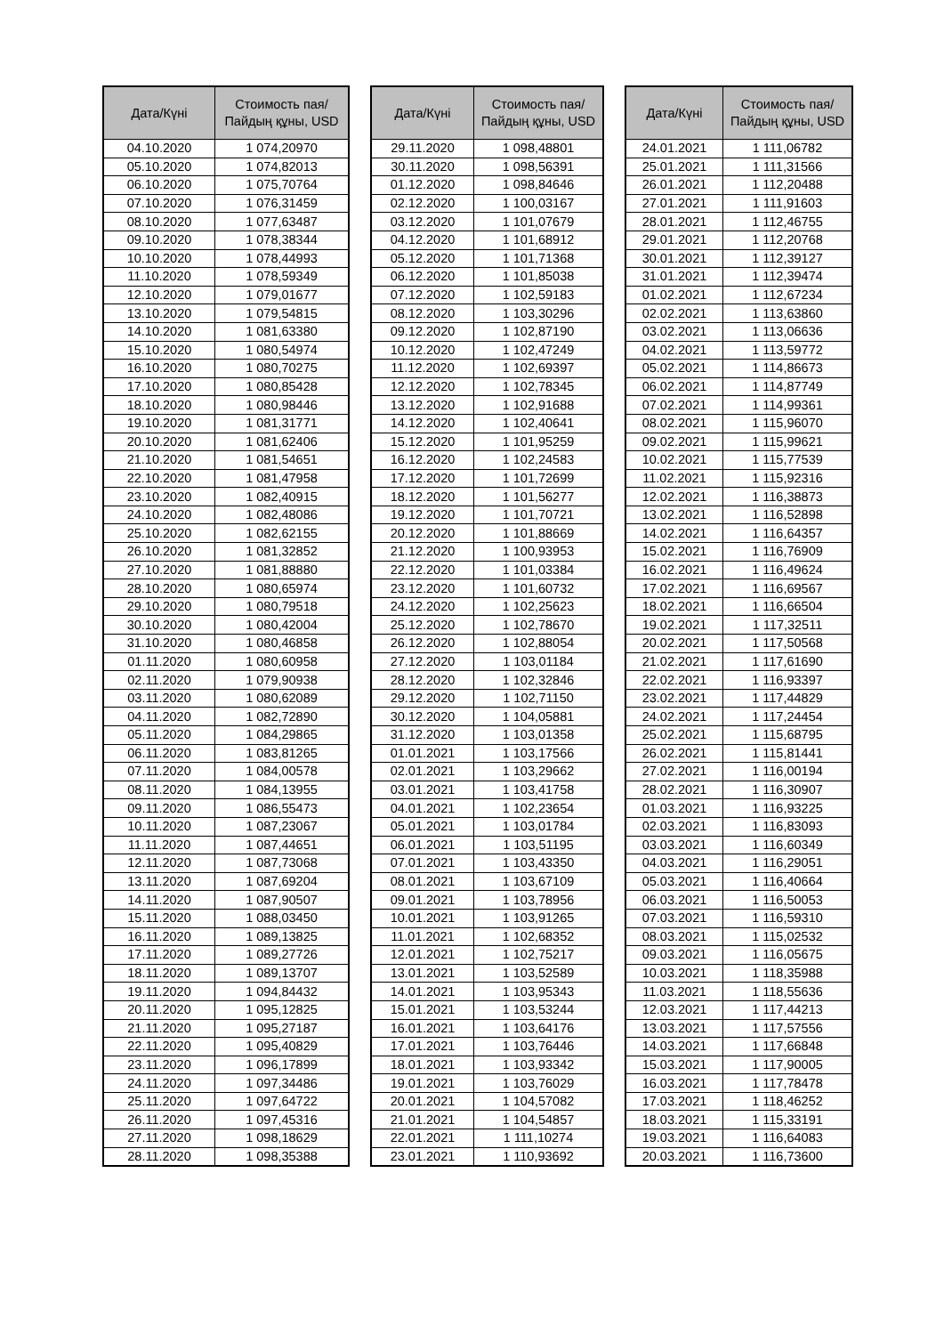| Дата/Күні | Стоимость пая/ Пайдың құны, USD |
| --- | --- |
| 04.10.2020 | 1 074,20970 |
| 05.10.2020 | 1 074,82013 |
| 06.10.2020 | 1 075,70764 |
| 07.10.2020 | 1 076,31459 |
| 08.10.2020 | 1 077,63487 |
| 09.10.2020 | 1 078,38344 |
| 10.10.2020 | 1 078,44993 |
| 11.10.2020 | 1 078,59349 |
| 12.10.2020 | 1 079,01677 |
| 13.10.2020 | 1 079,54815 |
| 14.10.2020 | 1 081,63380 |
| 15.10.2020 | 1 080,54974 |
| 16.10.2020 | 1 080,70275 |
| 17.10.2020 | 1 080,85428 |
| 18.10.2020 | 1 080,98446 |
| 19.10.2020 | 1 081,31771 |
| 20.10.2020 | 1 081,62406 |
| 21.10.2020 | 1 081,54651 |
| 22.10.2020 | 1 081,47958 |
| 23.10.2020 | 1 082,40915 |
| 24.10.2020 | 1 082,48086 |
| 25.10.2020 | 1 082,62155 |
| 26.10.2020 | 1 081,32852 |
| 27.10.2020 | 1 081,88880 |
| 28.10.2020 | 1 080,65974 |
| 29.10.2020 | 1 080,79518 |
| 30.10.2020 | 1 080,42004 |
| 31.10.2020 | 1 080,46858 |
| 01.11.2020 | 1 080,60958 |
| 02.11.2020 | 1 079,90938 |
| 03.11.2020 | 1 080,62089 |
| 04.11.2020 | 1 082,72890 |
| 05.11.2020 | 1 084,29865 |
| 06.11.2020 | 1 083,81265 |
| 07.11.2020 | 1 084,00578 |
| 08.11.2020 | 1 084,13955 |
| 09.11.2020 | 1 086,55473 |
| 10.11.2020 | 1 087,23067 |
| 11.11.2020 | 1 087,44651 |
| 12.11.2020 | 1 087,73068 |
| 13.11.2020 | 1 087,69204 |
| 14.11.2020 | 1 087,90507 |
| 15.11.2020 | 1 088,03450 |
| 16.11.2020 | 1 089,13825 |
| 17.11.2020 | 1 089,27726 |
| 18.11.2020 | 1 089,13707 |
| 19.11.2020 | 1 094,84432 |
| 20.11.2020 | 1 095,12825 |
| 21.11.2020 | 1 095,27187 |
| 22.11.2020 | 1 095,40829 |
| 23.11.2020 | 1 096,17899 |
| 24.11.2020 | 1 097,34486 |
| 25.11.2020 | 1 097,64722 |
| 26.11.2020 | 1 097,45316 |
| 27.11.2020 | 1 098,18629 |
| 28.11.2020 | 1 098,35388 |
| Дата/Күні | Стоимость пая/ Пайдың құны, USD |
| --- | --- |
| 29.11.2020 | 1 098,48801 |
| 30.11.2020 | 1 098,56391 |
| 01.12.2020 | 1 098,84646 |
| 02.12.2020 | 1 100,03167 |
| 03.12.2020 | 1 101,07679 |
| 04.12.2020 | 1 101,68912 |
| 05.12.2020 | 1 101,71368 |
| 06.12.2020 | 1 101,85038 |
| 07.12.2020 | 1 102,59183 |
| 08.12.2020 | 1 103,30296 |
| 09.12.2020 | 1 102,87190 |
| 10.12.2020 | 1 102,47249 |
| 11.12.2020 | 1 102,69397 |
| 12.12.2020 | 1 102,78345 |
| 13.12.2020 | 1 102,91688 |
| 14.12.2020 | 1 102,40641 |
| 15.12.2020 | 1 101,95259 |
| 16.12.2020 | 1 102,24583 |
| 17.12.2020 | 1 101,72699 |
| 18.12.2020 | 1 101,56277 |
| 19.12.2020 | 1 101,70721 |
| 20.12.2020 | 1 101,88669 |
| 21.12.2020 | 1 100,93953 |
| 22.12.2020 | 1 101,03384 |
| 23.12.2020 | 1 101,60732 |
| 24.12.2020 | 1 102,25623 |
| 25.12.2020 | 1 102,78670 |
| 26.12.2020 | 1 102,88054 |
| 27.12.2020 | 1 103,01184 |
| 28.12.2020 | 1 102,32846 |
| 29.12.2020 | 1 102,71150 |
| 30.12.2020 | 1 104,05881 |
| 31.12.2020 | 1 103,01358 |
| 01.01.2021 | 1 103,17566 |
| 02.01.2021 | 1 103,29662 |
| 03.01.2021 | 1 103,41758 |
| 04.01.2021 | 1 102,23654 |
| 05.01.2021 | 1 103,01784 |
| 06.01.2021 | 1 103,51195 |
| 07.01.2021 | 1 103,43350 |
| 08.01.2021 | 1 103,67109 |
| 09.01.2021 | 1 103,78956 |
| 10.01.2021 | 1 103,91265 |
| 11.01.2021 | 1 102,68352 |
| 12.01.2021 | 1 102,75217 |
| 13.01.2021 | 1 103,52589 |
| 14.01.2021 | 1 103,95343 |
| 15.01.2021 | 1 103,53244 |
| 16.01.2021 | 1 103,64176 |
| 17.01.2021 | 1 103,76446 |
| 18.01.2021 | 1 103,93342 |
| 19.01.2021 | 1 103,76029 |
| 20.01.2021 | 1 104,57082 |
| 21.01.2021 | 1 104,54857 |
| 22.01.2021 | 1 111,10274 |
| 23.01.2021 | 1 110,93692 |
| Дата/Күні | Стоимость пая/ Пайдың құны, USD |
| --- | --- |
| 24.01.2021 | 1 111,06782 |
| 25.01.2021 | 1 111,31566 |
| 26.01.2021 | 1 112,20488 |
| 27.01.2021 | 1 111,91603 |
| 28.01.2021 | 1 112,46755 |
| 29.01.2021 | 1 112,20768 |
| 30.01.2021 | 1 112,39127 |
| 31.01.2021 | 1 112,39474 |
| 01.02.2021 | 1 112,67234 |
| 02.02.2021 | 1 113,63860 |
| 03.02.2021 | 1 113,06636 |
| 04.02.2021 | 1 113,59772 |
| 05.02.2021 | 1 114,86673 |
| 06.02.2021 | 1 114,87749 |
| 07.02.2021 | 1 114,99361 |
| 08.02.2021 | 1 115,96070 |
| 09.02.2021 | 1 115,99621 |
| 10.02.2021 | 1 115,77539 |
| 11.02.2021 | 1 115,92316 |
| 12.02.2021 | 1 116,38873 |
| 13.02.2021 | 1 116,52898 |
| 14.02.2021 | 1 116,64357 |
| 15.02.2021 | 1 116,76909 |
| 16.02.2021 | 1 116,49624 |
| 17.02.2021 | 1 116,69567 |
| 18.02.2021 | 1 116,66504 |
| 19.02.2021 | 1 117,32511 |
| 20.02.2021 | 1 117,50568 |
| 21.02.2021 | 1 117,61690 |
| 22.02.2021 | 1 116,93397 |
| 23.02.2021 | 1 117,44829 |
| 24.02.2021 | 1 117,24454 |
| 25.02.2021 | 1 115,68795 |
| 26.02.2021 | 1 115,81441 |
| 27.02.2021 | 1 116,00194 |
| 28.02.2021 | 1 116,30907 |
| 01.03.2021 | 1 116,93225 |
| 02.03.2021 | 1 116,83093 |
| 03.03.2021 | 1 116,60349 |
| 04.03.2021 | 1 116,29051 |
| 05.03.2021 | 1 116,40664 |
| 06.03.2021 | 1 116,50053 |
| 07.03.2021 | 1 116,59310 |
| 08.03.2021 | 1 115,02532 |
| 09.03.2021 | 1 116,05675 |
| 10.03.2021 | 1 118,35988 |
| 11.03.2021 | 1 118,55636 |
| 12.03.2021 | 1 117,44213 |
| 13.03.2021 | 1 117,57556 |
| 14.03.2021 | 1 117,66848 |
| 15.03.2021 | 1 117,90005 |
| 16.03.2021 | 1 117,78478 |
| 17.03.2021 | 1 118,46252 |
| 18.03.2021 | 1 115,33191 |
| 19.03.2021 | 1 116,64083 |
| 20.03.2021 | 1 116,73600 |